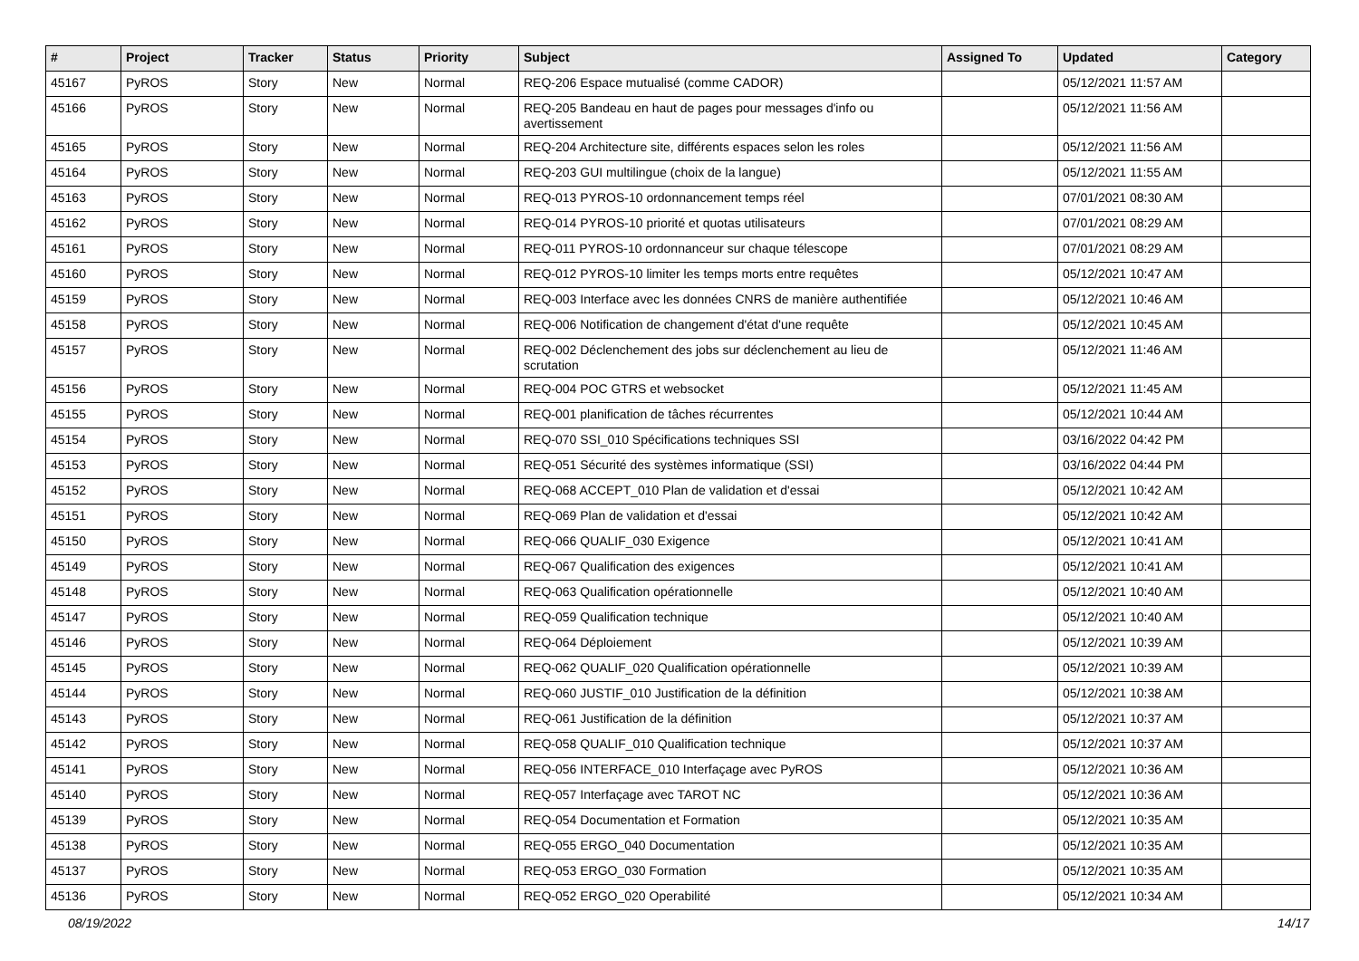| # | Project | Tracker | Status | Priority | Subject | Assigned To | Updated | Category |
| --- | --- | --- | --- | --- | --- | --- | --- | --- |
| 45167 | PyROS | Story | New | Normal | REQ-206 Espace mutualisé (comme CADOR) | | 05/12/2021 11:57 AM | |
| 45166 | PyROS | Story | New | Normal | REQ-205 Bandeau en haut de pages pour messages d'info ou avertissement | | 05/12/2021 11:56 AM | |
| 45165 | PyROS | Story | New | Normal | REQ-204 Architecture site, différents espaces selon les roles | | 05/12/2021 11:56 AM | |
| 45164 | PyROS | Story | New | Normal | REQ-203 GUI multilingue (choix de la langue) | | 05/12/2021 11:55 AM | |
| 45163 | PyROS | Story | New | Normal | REQ-013 PYROS-10 ordonnancement temps réel | | 07/01/2021 08:30 AM | |
| 45162 | PyROS | Story | New | Normal | REQ-014 PYROS-10 priorité et quotas utilisateurs | | 07/01/2021 08:29 AM | |
| 45161 | PyROS | Story | New | Normal | REQ-011 PYROS-10 ordonnanceur sur chaque télescope | | 07/01/2021 08:29 AM | |
| 45160 | PyROS | Story | New | Normal | REQ-012 PYROS-10 limiter les temps morts entre requêtes | | 05/12/2021 10:47 AM | |
| 45159 | PyROS | Story | New | Normal | REQ-003 Interface avec les données CNRS de manière authentifiée | | 05/12/2021 10:46 AM | |
| 45158 | PyROS | Story | New | Normal | REQ-006 Notification de changement d'état d'une requête | | 05/12/2021 10:45 AM | |
| 45157 | PyROS | Story | New | Normal | REQ-002 Déclenchement des jobs sur déclenchement au lieu de scrutation | | 05/12/2021 11:46 AM | |
| 45156 | PyROS | Story | New | Normal | REQ-004 POC GTRS et websocket | | 05/12/2021 11:45 AM | |
| 45155 | PyROS | Story | New | Normal | REQ-001 planification de tâches récurrentes | | 05/12/2021 10:44 AM | |
| 45154 | PyROS | Story | New | Normal | REQ-070 SSI_010 Spécifications techniques SSI | | 03/16/2022 04:42 PM | |
| 45153 | PyROS | Story | New | Normal | REQ-051 Sécurité des systèmes informatique (SSI) | | 03/16/2022 04:44 PM | |
| 45152 | PyROS | Story | New | Normal | REQ-068 ACCEPT_010 Plan de validation et d'essai | | 05/12/2021 10:42 AM | |
| 45151 | PyROS | Story | New | Normal | REQ-069 Plan de validation et d'essai | | 05/12/2021 10:42 AM | |
| 45150 | PyROS | Story | New | Normal | REQ-066 QUALIF_030 Exigence | | 05/12/2021 10:41 AM | |
| 45149 | PyROS | Story | New | Normal | REQ-067 Qualification des exigences | | 05/12/2021 10:41 AM | |
| 45148 | PyROS | Story | New | Normal | REQ-063 Qualification opérationnelle | | 05/12/2021 10:40 AM | |
| 45147 | PyROS | Story | New | Normal | REQ-059 Qualification technique | | 05/12/2021 10:40 AM | |
| 45146 | PyROS | Story | New | Normal | REQ-064 Déploiement | | 05/12/2021 10:39 AM | |
| 45145 | PyROS | Story | New | Normal | REQ-062 QUALIF_020 Qualification opérationnelle | | 05/12/2021 10:39 AM | |
| 45144 | PyROS | Story | New | Normal | REQ-060 JUSTIF_010 Justification de la définition | | 05/12/2021 10:38 AM | |
| 45143 | PyROS | Story | New | Normal | REQ-061 Justification de la définition | | 05/12/2021 10:37 AM | |
| 45142 | PyROS | Story | New | Normal | REQ-058 QUALIF_010 Qualification technique | | 05/12/2021 10:37 AM | |
| 45141 | PyROS | Story | New | Normal | REQ-056 INTERFACE_010 Interfaçage avec PyROS | | 05/12/2021 10:36 AM | |
| 45140 | PyROS | Story | New | Normal | REQ-057 Interfaçage avec TAROT NC | | 05/12/2021 10:36 AM | |
| 45139 | PyROS | Story | New | Normal | REQ-054 Documentation et Formation | | 05/12/2021 10:35 AM | |
| 45138 | PyROS | Story | New | Normal | REQ-055 ERGO_040 Documentation | | 05/12/2021 10:35 AM | |
| 45137 | PyROS | Story | New | Normal | REQ-053 ERGO_030 Formation | | 05/12/2021 10:35 AM | |
| 45136 | PyROS | Story | New | Normal | REQ-052 ERGO_020 Operabilité | | 05/12/2021 10:34 AM | |
08/19/2022 14/17